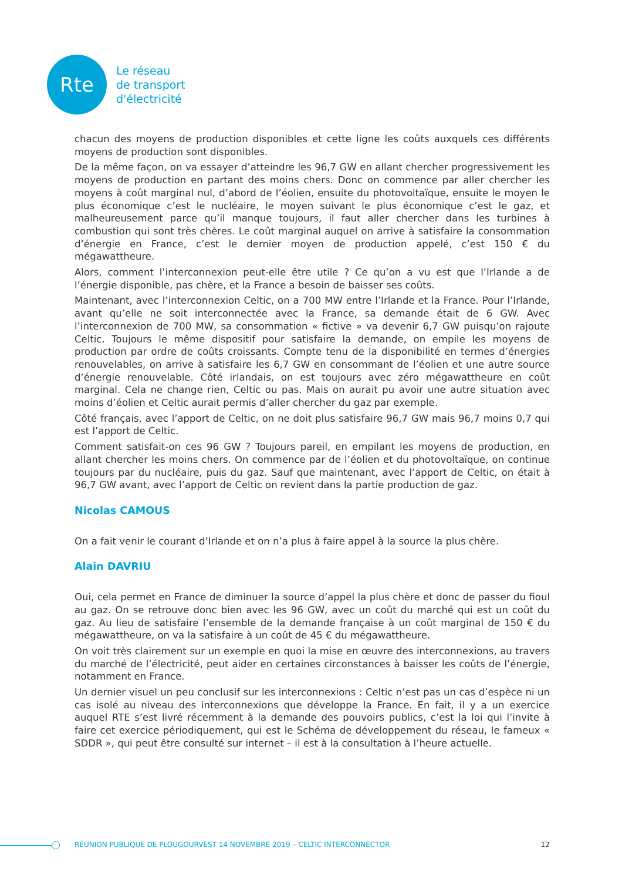Rte
Le réseau
de transport
d'électricité
chacun des moyens de production disponibles et cette ligne les coûts auxquels ces différents moyens de production sont disponibles.
De la même façon, on va essayer d’atteindre les 96,7 GW en allant chercher progressivement les moyens de production en partant des moins chers. Donc on commence par aller chercher les moyens à coût marginal nul, d’abord de l’éolien, ensuite du photovoltaïque, ensuite le moyen le plus économique c’est le nucléaire, le moyen suivant le plus économique c’est le gaz, et malheureusement parce qu’il manque toujours, il faut aller chercher dans les turbines à combustion qui sont très chères. Le coût marginal auquel on arrive à satisfaire la consommation d’énergie en France, c’est le dernier moyen de production appelé, c’est 150 € du mégawattheure.
Alors, comment l’interconnexion peut-elle être utile ? Ce qu’on a vu est que l’Irlande a de l’énergie disponible, pas chère, et la France a besoin de baisser ses coûts.
Maintenant, avec l’interconnexion Celtic, on a 700 MW entre l’Irlande et la France. Pour l’Irlande, avant qu’elle ne soit interconnectée avec la France, sa demande était de 6 GW. Avec l’interconnexion de 700 MW, sa consommation « fictive » va devenir 6,7 GW puisqu’on rajoute Celtic. Toujours le même dispositif pour satisfaire la demande, on empile les moyens de production par ordre de coûts croissants. Compte tenu de la disponibilité en termes d’énergies renouvelables, on arrive à satisfaire les 6,7 GW en consommant de l’éolien et une autre source d’énergie renouvelable. Côté irlandais, on est toujours avec zéro mégawattheure en coût marginal. Cela ne change rien, Celtic ou pas. Mais on aurait pu avoir une autre situation avec moins d’éolien et Celtic aurait permis d’aller chercher du gaz par exemple.
Côté français, avec l’apport de Celtic, on ne doit plus satisfaire 96,7 GW mais 96,7 moins 0,7 qui est l’apport de Celtic.
Comment satisfait-on ces 96 GW ? Toujours pareil, en empilant les moyens de production, en allant chercher les moins chers. On commence par de l’éolien et du photovoltaïque, on continue toujours par du nucléaire, puis du gaz. Sauf que maintenant, avec l’apport de Celtic, on était à 96,7 GW avant, avec l’apport de Celtic on revient dans la partie production de gaz.
Nicolas CAMOUS
On a fait venir le courant d’Irlande et on n’a plus à faire appel à la source la plus chère.
Alain DAVRIU
Oui, cela permet en France de diminuer la source d’appel la plus chère et donc de passer du fioul au gaz. On se retrouve donc bien avec les 96 GW, avec un coût du marché qui est un coût du gaz. Au lieu de satisfaire l’ensemble de la demande française à un coût marginal de 150 € du mégawattheure, on va la satisfaire à un coût de 45 € du mégawattheure.
On voit très clairement sur un exemple en quoi la mise en œuvre des interconnexions, au travers du marché de l’électricité, peut aider en certaines circonstances à baisser les coûts de l’énergie, notamment en France.
Un dernier visuel un peu conclusif sur les interconnexions : Celtic n’est pas un cas d’espèce ni un cas isolé au niveau des interconnexions que développe la France. En fait, il y a un exercice auquel RTE s’est livré récemment à la demande des pouvoirs publics, c’est la loi qui l’invite à faire cet exercice périodiquement, qui est le Schéma de développement du réseau, le fameux « SDDR », qui peut être consulté sur internet – il est à la consultation à l’heure actuelle.
RÉUNION PUBLIQUE DE PLOUGOURVEST 14 NOVEMBRE 2019 – CELTIC INTERCONNECTOR 12